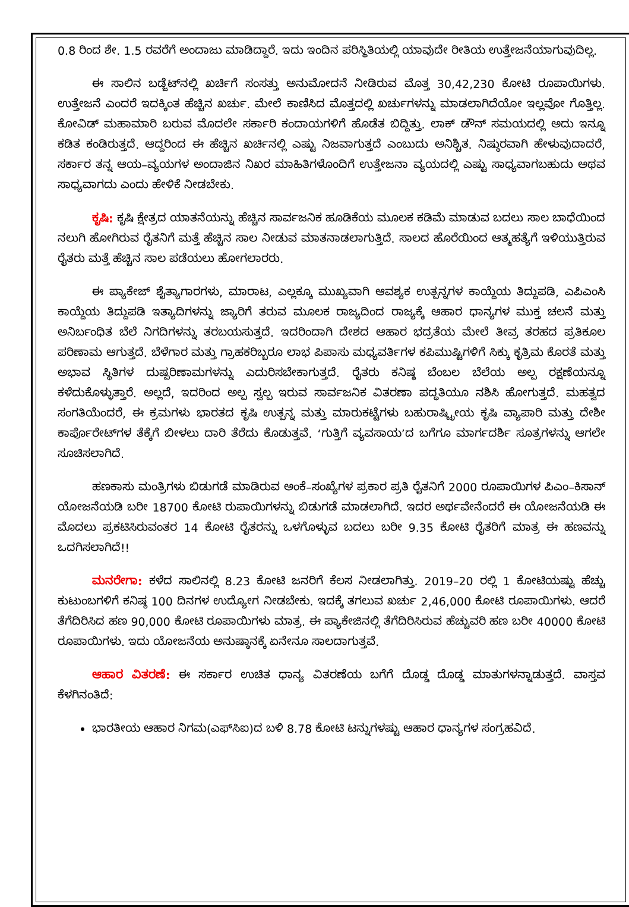0.8 ರಿಂದ ಶೇ. 1.5 ರವರೆಗೆ ಅಂದಾಜು ಮಾಡಿದ್ದಾರೆ. ಇದು ಇಂದಿನ ಪರಿಸ್ಥಿತಿಯಲ್ಲಿ ಯಾವುದೇ ರೀತಿಯ ಉತ್ತೇಜನೆಯಾಗುವುದಿಲ್ಲ.
ಈ ಸಾಲಿನ ಬಡ್ಜೆಟ್‌ನಲ್ಲಿ ಖರ್ಚಿಗೆ ಸಂಸತ್ತು ಅನುಮೋದನೆ ನೀಡಿರುವ ಮೊತ್ತ 30,42,230 ಕೋಟಿ ರೂಪಾಯಿಗಳು. ಉತ್ತೇಜನೆ ಎಂದರೆ ಇದಕ್ಕಿಂತ ಹೆಚ್ಚಿನ ಖರ್ಚು. ಮೇಲೆ ಕಾಣಿಸಿದ ಮೊತ್ತದಲ್ಲಿ ಖರ್ಚುಗಳನ್ನು ಮಾಡಲಾಗಿದೆಯೋ ಇಲ್ಲವೋ ಗೊತ್ತಿಲ್ಲ. ಕೋವಿಡ್ ಮಹಾಮಾರಿ ಬರುವ ಮೊದಲೇ ಸರ್ಕಾರಿ ಕಂದಾಯಗಳಿಗೆ ಹೊಡೆತ ಬಿದ್ದಿತ್ತು. ಲಾಕ್ ಡೌನ್ ಸಮಯದಲ್ಲಿ ಅದು ಇನ್ನೂ ಕಡಿತ ಕಂಡಿರುತ್ತದೆ. ಆದ್ದರಿಂದ ಈ ಹೆಚ್ಚಿನ ಖರ್ಚಿನಲ್ಲಿ ಎಷ್ಟು ನಿಜವಾಗುತ್ತದೆ ಎಂಬುದು ಅನಿಶ್ಚಿತ. ನಿಷ್ಠುರವಾಗಿ ಹೇಳುವುದಾದರೆ, ಸರ್ಕಾರ ತನ್ನ ಆಯ–ವ್ಯಯಗಳ ಅಂದಾಜಿನ ನಿಖರ ಮಾಹಿತಿಗಳೊಂದಿಗೆ ಉತ್ತೇಜನಾ ವ್ಯಯದಲ್ಲಿ ಎಷ್ಟು ಸಾಧ್ಯವಾಗಬಹುದು ಅಥವ ಸಾಧ್ಯವಾಗದು ಎಂದು ಹೇಳಿಕೆ ನೀಡಬೇಕು.
ಕೃಷಿ: ಕೃಷಿ ಕ್ಷೇತ್ರದ ಯಾತನೆಯನ್ನು ಹೆಚ್ಚಿನ ಸಾರ್ವಜನಿಕ ಹೂಡಿಕೆಯ ಮೂಲಕ ಕಡಿಮೆ ಮಾಡುವ ಬದಲು ಸಾಲ ಬಾಧೆಯಿಂದ ನಲುಗಿ ಹೋಗಿರುವ ರೈತನಿಗೆ ಮತ್ತೆ ಹೆಚ್ಚಿನ ಸಾಲ ನೀಡುವ ಮಾತನಾಡಲಾಗುತ್ತಿದೆ. ಸಾಲದ ಹೊರೆಯಿಂದ ಆತ್ಮಹತ್ಯೆಗೆ ಇಳಿಯುತ್ತಿರುವ ರೈತರು ಮತ್ತೆ ಹೆಚ್ಚಿನ ಸಾಲ ಪಡೆಯಲು ಹೋಗಲಾರರು.
ಈ ಪ್ಯಾಕೇಜ್ ಶೈತ್ಯಾಗಾರಗಳು, ಮಾರಾಟ, ಎಲ್ಲಕ್ಕೂ ಮುಖ್ಯವಾಗಿ ಆವಶ್ಯಕ ಉತ್ಪನ್ನಗಳ ಕಾಯ್ದೆಯ ತಿದ್ದುಪಡಿ, ಎಪಿಎಂಸಿ ಕಾಯ್ದೆಯ ತಿದ್ದುಪಡಿ ಇತ್ಯಾದಿಗಳನ್ನು ಜ್ಯಾರಿಗೆ ತರುವ ಮೂಲಕ ರಾಜ್ಯದಿಂದ ರಾಜ್ಯಕ್ಕೆ ಆಹಾರ ಧಾನ್ಯಗಳ ಮುಕ್ತ ಚಲನೆ ಮತ್ತು ಅನಿರ್ಬಂಧಿತ ಬೆಲೆ ನಿಗದಿಗಳನ್ನು ತರಬಯಸುತ್ತದೆ. ಇದರಿಂದಾಗಿ ದೇಶದ ಆಹಾರ ಭದ್ರತೆಯ ಮೇಲೆ ತೀವ್ರ ತರಹದ ಪ್ರತಿಕೂಲ ಪರಿಣಾಮ ಆಗುತ್ತದೆ. ಬೆಳೆಗಾರ ಮತ್ತು ಗ್ರಾಹಕರಿಬ್ಬರೂ ಲಾಭ ಪಿಪಾಸು ಮಧ್ಯವರ್ತಿಗಳ ಕಪಿಮುಷ್ಟಿಗಳಿಗೆ ಸಿಕ್ಕು ಕೃತ್ರಿಮ ಕೊರತೆ ಮತ್ತು ಅಭಾವ ಸ್ಥಿತಿಗಳ ದುಷ್ಪರಿಣಾಮಗಳನ್ನು ಎದುರಿಸಬೇಕಾಗುತ್ತದೆ. ರೈತರು ಕನಿಷ್ಠ ಬೆಂಬಲ ಬೆಲೆಯ ಅಲ್ಪ ರಕ್ಷಣೆಯನ್ನೂ ಕಳೆದುಕೊಳ್ಳುತ್ತಾರೆ. ಅಲ್ಲದೆ, ಇದರಿಂದ ಅಲ್ಪ ಸ್ವಲ್ಪ ಇರುವ ಸಾರ್ವಜನಿಕ ವಿತರಣಾ ಪದ್ಧತಿಯೂ ನಶಿಸಿ ಹೋಗುತ್ತದೆ. ಮಹತ್ವದ ಸಂಗತಿಯೆಂದರೆ, ಈ ಕ್ರಮಗಳು ಭಾರತದ ಕೃಷಿ ಉತ್ಪನ್ನ ಮತ್ತು ಮಾರುಕಟ್ಟೆಗಳು ಬಹುರಾಷ್ಟ್ರೀಯ ಕೃಷಿ ವ್ಯಾಪಾರಿ ಮತ್ತು ದೇಶೀ ಕಾರ್ಪೊರೇಟ್‌ಗಳ ತೆಕ್ಕೆಗೆ ಬೀಳಲು ದಾರಿ ತೆರೆದು ಕೊಡುತ್ತವೆ. ‘ಗುತ್ತಿಗೆ ವ್ಯವಸಾಯ’ದ ಬಗೆಗೂ ಮಾರ್ಗದರ್ಶಿ ಸೂತ್ರಗಳನ್ನು ಆಗಲೇ ಸೂಚಿಸಲಾಗಿದೆ.
ಹಣಕಾಸು ಮಂತ್ರಿಗಳು ಬಿಡುಗಡೆ ಮಾಡಿರುವ ಅಂಕೆ–ಸಂಖ್ಯೆಗಳ ಪ್ರಕಾರ ಪ್ರತಿ ರೈತನಿಗೆ 2000 ರೂಪಾಯಿಗಳ ಪಿಎಂ–ಕಿಸಾನ್ ಯೋಜನೆಯಡಿ ಬರೀ 18700 ಕೋಟಿ ರುಪಾಯಿಗಳನ್ನು ಬಿಡುಗಡೆ ಮಾಡಲಾಗಿದೆ. ಇದರ ಅರ್ಥವೇನೆಂದರೆ ಈ ಯೋಜನೆಯಡಿ ಈ ಮೊದಲು ಪ್ರಕಟಿಸಿರುವಂತರ 14 ಕೋಟಿ ರೈತರನ್ನು ಒಳಗೊಳ್ಳುವ ಬದಲು ಬರೀ 9.35 ಕೋಟಿ ರೈತರಿಗೆ ಮಾತ್ರ ಈ ಹಣವನ್ನು ಒದಗಿಸಲಾಗಿದೆ!!
ಮನರೇಗಾ: ಕಳೆದ ಸಾಲಿನಲ್ಲಿ 8.23 ಕೋಟಿ ಜನರಿಗೆ ಕೆಲಸ ನೀಡಲಾಗಿತ್ತು. 2019–20 ರಲ್ಲಿ 1 ಕೋಟಿಯಷ್ಟು ಹೆಚ್ಚು ಕುಟುಂಬಗಳಿಗೆ ಕನಿಷ್ಠ 100 ದಿನಗಳ ಉದ್ಯೋಗ ನೀಡಬೇಕು. ಇದಕ್ಕೆ ತಗಲುವ ಖರ್ಚು 2,46,000 ಕೋಟಿ ರೂಪಾಯಿಗಳು. ಆದರೆ ತೆಗೆದಿರಿಸಿದ ಹಣ 90,000 ಕೋಟಿ ರೂಪಾಯಿಗಳು ಮಾತ್ರ. ಈ ಪ್ಯಾಕೇಜಿನಲ್ಲಿ ತೆಗೆದಿರಿಸಿರುವ ಹೆಚ್ಚುವರಿ ಹಣ ಬರೀ 40000 ಕೋಟಿ ರೂಪಾಯಿಗಳು. ಇದು ಯೋಜನೆಯ ಅನುಷ್ಠಾನಕ್ಕೆ ಏನೇನೂ ಸಾಲದಾಗುತ್ತವೆ.
ಆಹಾರ ವಿತರಣೆ: ಈ ಸರ್ಕಾರ ಉಚಿತ ಧಾನ್ಯ ವಿತರಣೆಯ ಬಗೆಗೆ ದೊಡ್ಡ ದೊಡ್ಡ ಮಾತುಗಳನ್ನಾಡುತ್ತದೆ. ವಾಸ್ತವ ಕೆಳಗಿನಂತಿದೆ:
ಭಾರತೀಯ ಆಹಾರ ನಿಗಮ(ಎಫ್‌ಸಿಐ)ದ ಬಳಿ 8.78 ಕೋಟಿ ಟನ್ನುಗಳಷ್ಟು ಆಹಾರ ಧಾನ್ಯಗಳ ಸಂಗ್ರಹವಿದೆ.